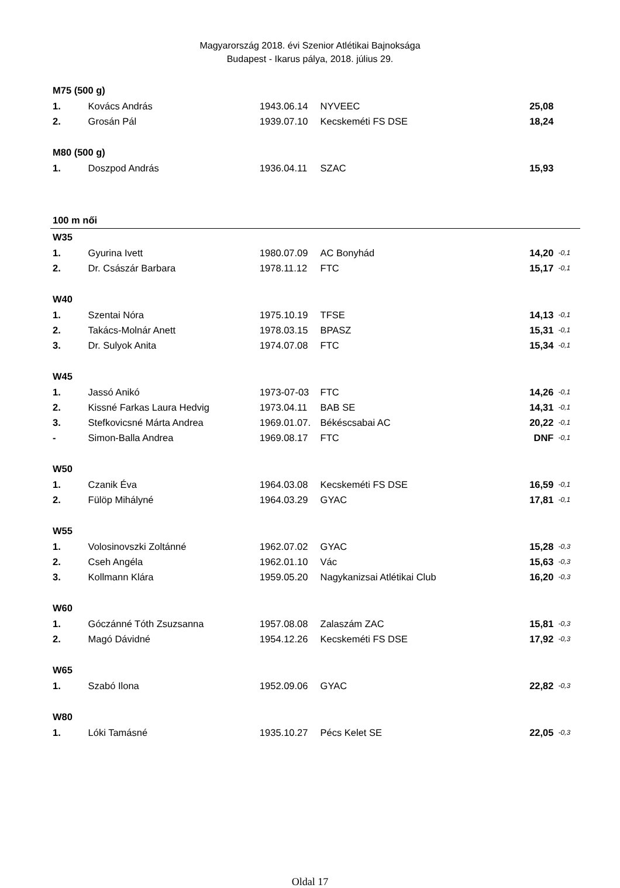Magyarország 2018. évi Szenior Atlétikai Bajnoksága
Budapest - Ikarus pálya, 2018. július 29.
| M75 (500 g) | | | | | |
| 1. | Kovács András | 1943.06.14 | NYVEEC | 25,08 | |
| 2. | Grosán Pál | 1939.07.10 | Kecskeméti FS DSE | 18,24 | |
| M80 (500 g) | | | | | |
| 1. | Doszpod András | 1936.04.11 | SZAC | 15,93 | |
| 100 m női | | | | | |
| W35 | | | | | |
| 1. | Gyurina Ivett | 1980.07.09 | AC Bonyhád | 14,20 | -0,1 |
| 2. | Dr. Császár Barbara | 1978.11.12 | FTC | 15,17 | -0,1 |
| W40 | | | | | |
| 1. | Szentai Nóra | 1975.10.19 | TFSE | 14,13 | -0,1 |
| 2. | Takács-Molnár Anett | 1978.03.15 | BPASZ | 15,31 | -0,1 |
| 3. | Dr. Sulyok Anita | 1974.07.08 | FTC | 15,34 | -0,1 |
| W45 | | | | | |
| 1. | Jassó Anikó | 1973-07-03 | FTC | 14,26 | -0,1 |
| 2. | Kissné Farkas Laura Hedvig | 1973.04.11 | BAB SE | 14,31 | -0,1 |
| 3. | Stefkovicsné Márta Andrea | 1969.01.07. | Békéscsabai AC | 20,22 | -0,1 |
| - | Simon-Balla Andrea | 1969.08.17 | FTC | DNF | -0,1 |
| W50 | | | | | |
| 1. | Czanik Éva | 1964.03.08 | Kecskeméti FS DSE | 16,59 | -0,1 |
| 2. | Fülöp Mihályné | 1964.03.29 | GYAC | 17,81 | -0,1 |
| W55 | | | | | |
| 1. | Volosinovszki Zoltánné | 1962.07.02 | GYAC | 15,28 | -0,3 |
| 2. | Cseh Angéla | 1962.01.10 | Vác | 15,63 | -0,3 |
| 3. | Kollmann Klára | 1959.05.20 | Nagykanizsai Atlétikai Club | 16,20 | -0,3 |
| W60 | | | | | |
| 1. | Góczánné Tóth Zsuzsanna | 1957.08.08 | Zalaszám ZAC | 15,81 | -0,3 |
| 2. | Magó Dávidné | 1954.12.26 | Kecskeméti FS DSE | 17,92 | -0,3 |
| W65 | | | | | |
| 1. | Szabó Ilona | 1952.09.06 | GYAC | 22,82 | -0,3 |
| W80 | | | | | |
| 1. | Lóki Tamásné | 1935.10.27 | Pécs Kelet SE | 22,05 | -0,3 |
Oldal 17